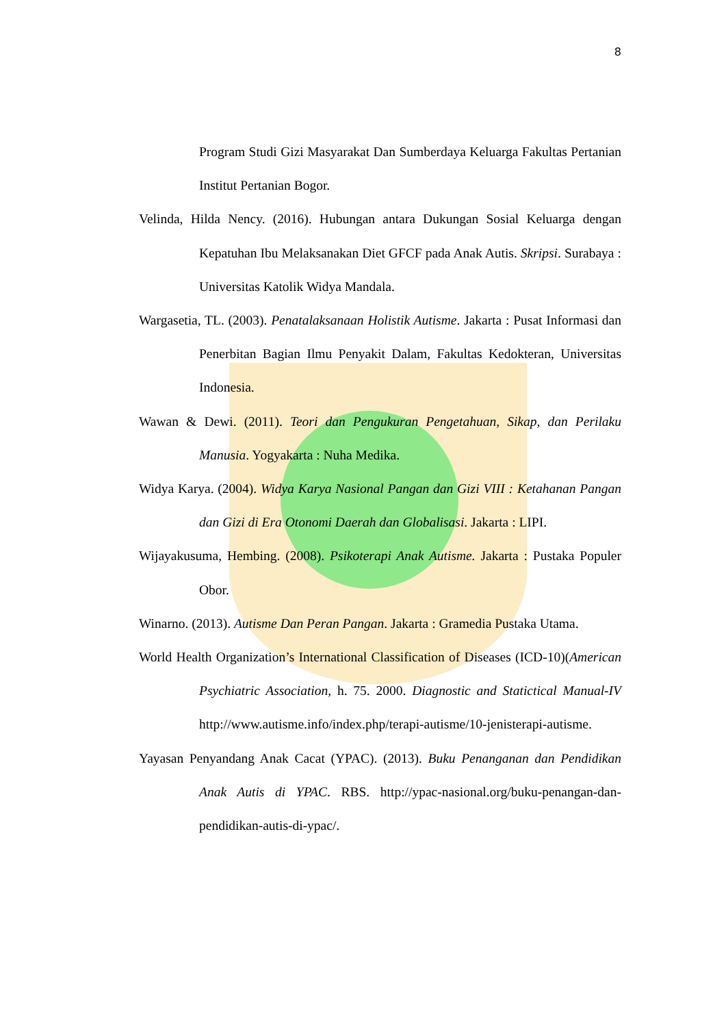8
Program Studi Gizi Masyarakat Dan Sumberdaya Keluarga Fakultas Pertanian Institut Pertanian Bogor.
Velinda, Hilda Nency. (2016). Hubungan antara Dukungan Sosial Keluarga dengan Kepatuhan Ibu Melaksanakan Diet GFCF pada Anak Autis. Skripsi. Surabaya : Universitas Katolik Widya Mandala.
Wargasetia, TL. (2003). Penatalaksanaan Holistik Autisme. Jakarta : Pusat Informasi dan Penerbitan Bagian Ilmu Penyakit Dalam, Fakultas Kedokteran, Universitas Indonesia.
Wawan & Dewi. (2011). Teori dan Pengukuran Pengetahuan, Sikap, dan Perilaku Manusia. Yogyakarta : Nuha Medika.
Widya Karya. (2004). Widya Karya Nasional Pangan dan Gizi VIII : Ketahanan Pangan dan Gizi di Era Otonomi Daerah dan Globalisasi. Jakarta : LIPI.
Wijayakusuma, Hembing. (2008). Psikoterapi Anak Autisme. Jakarta : Pustaka Populer Obor.
Winarno. (2013). Autisme Dan Peran Pangan. Jakarta : Gramedia Pustaka Utama.
World Health Organization’s International Classification of Diseases (ICD-10)(American Psychiatric Association, h. 75. 2000. Diagnostic and Statictical Manual-IV http://www.autisme.info/index.php/terapi-autisme/10-jenisterapi-autisme.
Yayasan Penyandang Anak Cacat (YPAC). (2013). Buku Penanganan dan Pendidikan Anak Autis di YPAC. RBS. http://ypac-nasional.org/buku-penangan-dan-pendidikan-autis-di-ypac/.